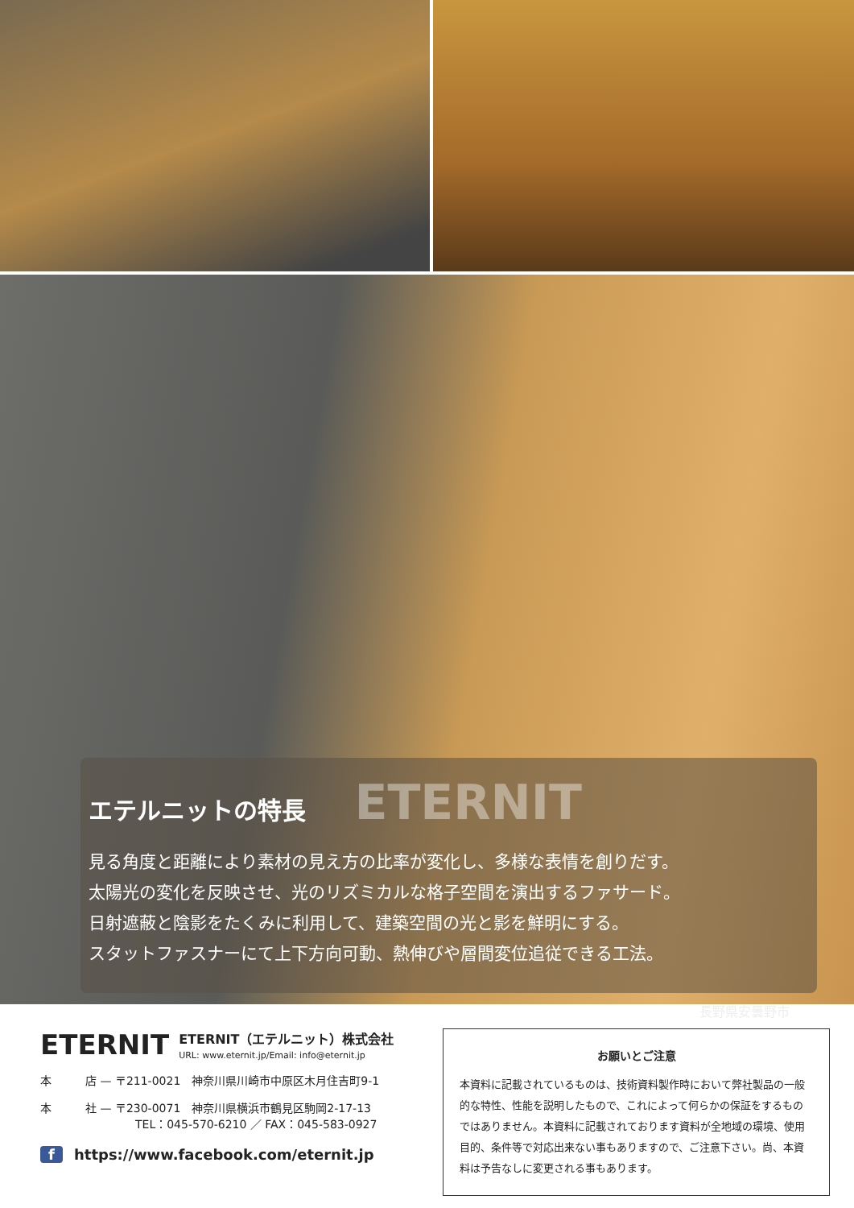エテルニットの特長 ETERNIT
見る角度と距離により素材の見え方の比率が変化し、多様な表情を創りだす。
太陽光の変化を反映させ、光のリズミカルな格子空間を演出するファサード。
日射遮蔽と陰影をたくみに利用して、建築空間の光と影を鮮明にする。
スタットファスナーにて上下方向可動、熱伸びや層間変位追従できる工法。
長野県安曇野市
ETERNIT ETERNIT（エテルニット）株式会社
URL: www.eternit.jp/Email: info@eternit.jp
本　　　店 — 〒211-0021　神奈川県川崎市中原区木月住吉町9-1
本　　　社 — 〒230-0071　神奈川県横浜市鶴見区駒岡2-17-13
TEL：045-570-6210 ／ FAX：045-583-0927
f https://www.facebook.com/eternit.jp
お願いとご注意
本資料に記載されているものは、技術資料製作時において弊社製品の一般的な特性、性能を説明したもので、これによって何らかの保証をするものではありません。本資料に記載されております資料が全地域の環境、使用目的、条件等で対応出来ない事もありますので、ご注意下さい。尚、本資料は予告なしに変更される事もあります。